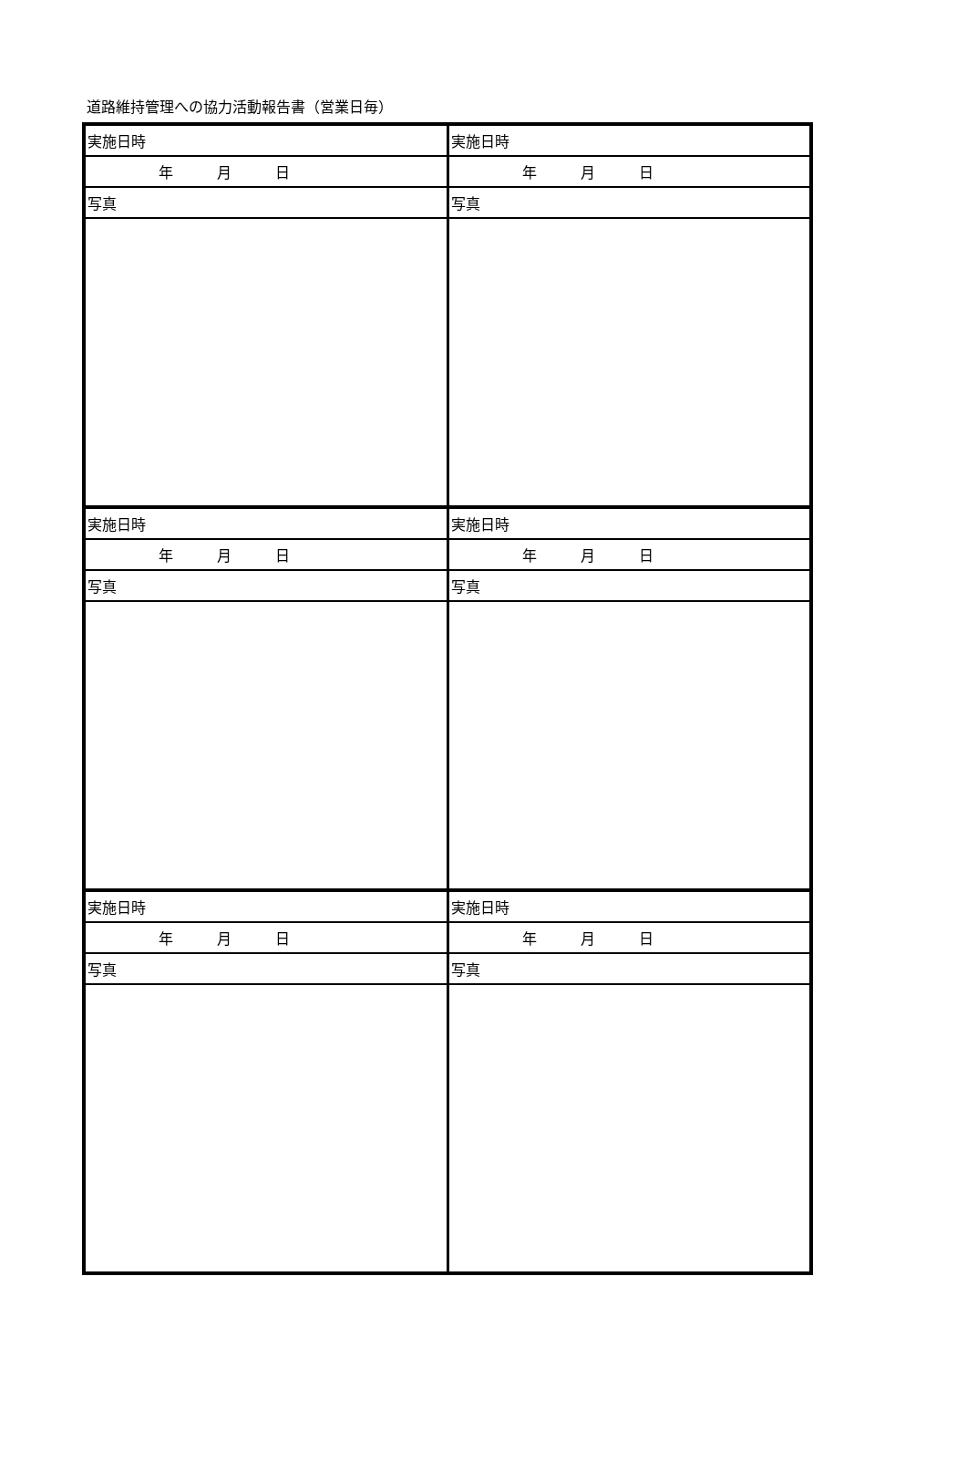道路維持管理への協力活動報告書（営業日毎）
| 実施日時 | 実施日時 |
| 年 月 日 | 年 月 日 |
| 写真 | 写真 |
| 実施日時 | 実施日時 |
| 年 月 日 | 年 月 日 |
| 写真 | 写真 |
| 実施日時 | 実施日時 |
| 年 月 日 | 年 月 日 |
| 写真 | 写真 |